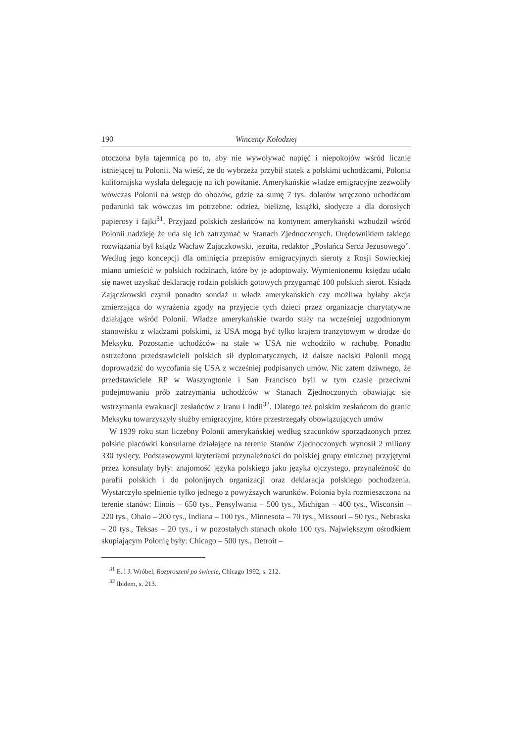190 Wincenty Kołodziej
otoczona była tajemnicą po to, aby nie wywoływać napięć i niepokojów wśród licznie istniejącej tu Polonii. Na wieść, że do wybrzeża przybił statek z polskimi uchodźcami, Polonia kalifornijska wysłała delegację na ich powitanie. Amerykańskie władze emigracyjne zezwoliły wówczas Polonii na wstęp do obozów, gdzie za sumę 7 tys. dolarów wręczono uchodźcom podarunki tak wówczas im potrzebne: odzież, bieliznę, książki, słodycze a dla dorosłych papierosy i fajki<sup>31</sup>. Przyjazd polskich zesłańców na kontynent amerykański wzbudził wśród Polonii nadzieję że uda się ich zatrzymać w Stanach Zjednoczonych. Orędownikiem takiego rozwiązania był ksiądz Wacław Zajączkowski, jezuita, redaktor „Posłańca Serca Jezusowego”. Według jego koncepcji dla ominięcia przepisów emigracyjnych sieroty z Rosji Sowieckiej miano umieścić w polskich rodzinach, które by je adoptowały. Wymienionemu księdzu udało się nawet uzyskać deklarację rodzin polskich gotowych przygarnąć 100 polskich sierot. Ksiądz Zajączkowski czynił ponadto sondaż u władz amerykańskich czy możliwa byłaby akcja zmierzająca do wyrażenia zgody na przyjęcie tych dzieci przez organizacje charytatywne działające wśród Polonii. Władze amerykańskie twardo stały na wcześniej uzgodnionym stanowisku z władzami polskimi, iż USA mogą być tylko krajem tranzytowym w drodze do Meksyku. Pozostanie uchodźców na stałe w USA nie wchodziło w rachubę. Ponadto ostrzeżono przedstawicieli polskich sił dyplomatycznych, iż dalsze naciski Polonii mogą doprowadzić do wycofania się USA z wcześniej podpisanych umów. Nic zatem dziwnego, że przedstawiciele RP w Waszyngtonie i San Francisco byli w tym czasie przeciwni podejmowaniu prób zatrzymania uchodźców w Stanach Zjednoczonych obawiając się wstrzymania ewakuacji zesłańców z Iranu i Indii<sup>32</sup>. Dlatego też polskim zesłańcom do granic Meksyku towarzyszyły służby emigracyjne, które przestrzegały obowiązujących umów
W 1939 roku stan liczebny Polonii amerykańskiej według szacunków sporządzonych przez polskie placówki konsularne działające na terenie Stanów Zjednoczonych wynosił 2 miliony 330 tysięcy. Podstawowymi kryteriami przynależności do polskiej grupy etnicznej przyjętymi przez konsulaty były: znajomość języka polskiego jako języka ojczystego, przynależność do parafii polskich i do polonijnych organizacji oraz deklaracja polskiego pochodzenia. Wystarczyło spełnienie tylko jednego z powyższych warunków. Polonia była rozmieszczona na terenie stanów: Ilinois – 650 tys., Pensylwania – 500 tys., Michigan – 400 tys., Wisconsin – 220 tys., Ohaio – 200 tys., Indiana – 100 tys., Minnesota – 70 tys., Missouri – 50 tys., Nebraska – 20 tys., Teksas – 20 tys., i w pozostałych stanach około 100 tys. Największym ośrodkiem skupiającym Polonię były: Chicago – 500 tys., Detroit –
<sup>31</sup> E. i J. Wróbel, Rozproszeni po świecie, Chicago 1992, s. 212.
<sup>32</sup> Ibidem, s. 213.